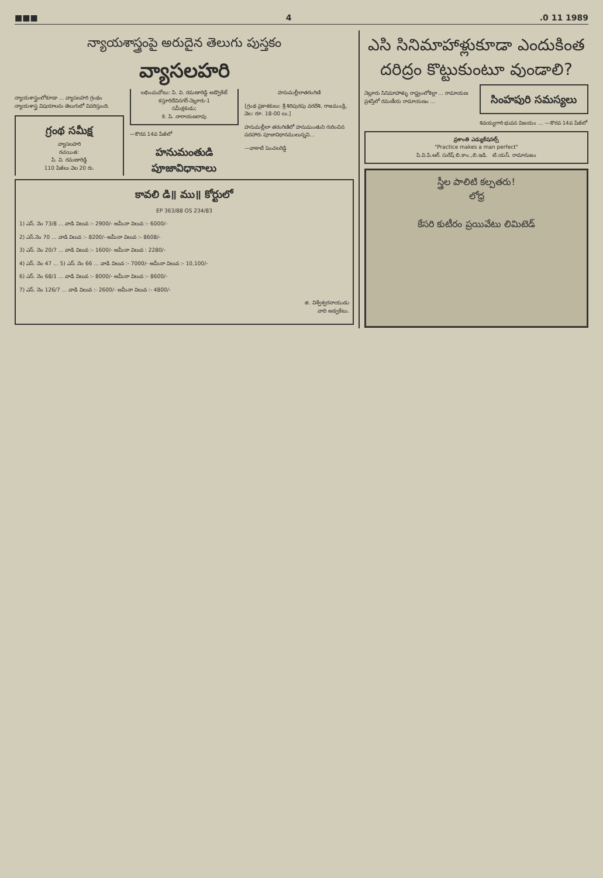■■■ 4.0 11 1989
న్యాయశాస్త్రంపై అరుదైన తెలుగు పుస్తకం
వ్యాసలహరి
న్యాయశాస్త్రంలోకూడా ... వ్యాసలహరి గ్రంథం న్యాయశాస్త్ర విషయాలను తెలుగులో వివరిస్తుంది.
గ్రంథ సమీక్ష
వ్యాసలహరి
రచయిత:
పి. వి. రమణారెడ్డి
110 పేజీలు వెల 20 రు.
లభించుచోటు: పి. వి. రమణారెడ్డి అడ్వొకేట్ కస్తూరిదేవినగర్-నెల్లూరు-1
సమీక్షకుడు;
కె. పి. నారాయణరావు
—కొరవ 14వ పేజీలో
హనుమంతుడి పూజావిధానాలు
హనుమల్లీలాతరంగిణి
[గ్రంథ ప్రకాశకులు: శ్రీ శిరిపురపు వరదేశి, రాజమండ్రి, వెల: రూ. 18-00 లు.]
హనుమల్లీలా తరంగిణిలో హనుమంతుని గురించిన పదహారు పూజావిధానములున్నవి...
—వాకాటి పెంచలరెడ్డి
కావలి డి॥ ము॥ కోర్టులో
EP 363/88 OS 234/83
1) ఎస్. నెం 73/8 ... వాడి విలువ :- 2900/- అమీనా విలువ :- 6000/-
2) ఎస్.నెం 70 ... వాడి విలువ :- 8200/- అమీనా విలువ :- 8608/-
3) ఎస్. నెం 20/7 ... వాడి విలువ :- 1600/- అమీనా విలువ : 2280/-
4) ఎస్. నెం 47 ... 5) ఎస్. నెం 66 ... వాడి విలువ :- 7000/- అమీనా విలువ :- 10,100/-
6) ఎస్. నెం 68/1 ... వాడి విలువ :- 8000/- అమీనా విలువ :- 8600/-
7) ఎస్. నెం 126/7 ... వాడి విలువ :- 2600/- అమీనా విలువ :- 4800/-
జి. విశ్వేశ్వరనాయుడు
వాది అడ్వకేటు.
ఎసి సినిమాహాళ్లుకూడా ఎందుకింత దరిద్రం కొట్టుకుంటూ వుండాలి?
నెల్లూరు సినిమాహాళ్ళు రాష్ట్రంలోకెల్లా ... రామాయణ ప్రశస్తిలో రమణీయ రామాయణం ...
సింహపురి సమస్యలు
శివయ్యగారి భువన విజయం ... —కొరవ 14వ పేజీలో
ప్రశాంతి ఎడ్యుకేషనల్స్
"Practice makes a man perfect"
పి.వి.పి.ఆర్. సురేష్ బి.కాం.,బి.ఇడి. టి.యస్. రామానుజం
స్త్రీల పాలిటి కల్పతరు!
లోధ్ర
కేసరి కుటీరం ప్రయివేటు లిమిటెడ్